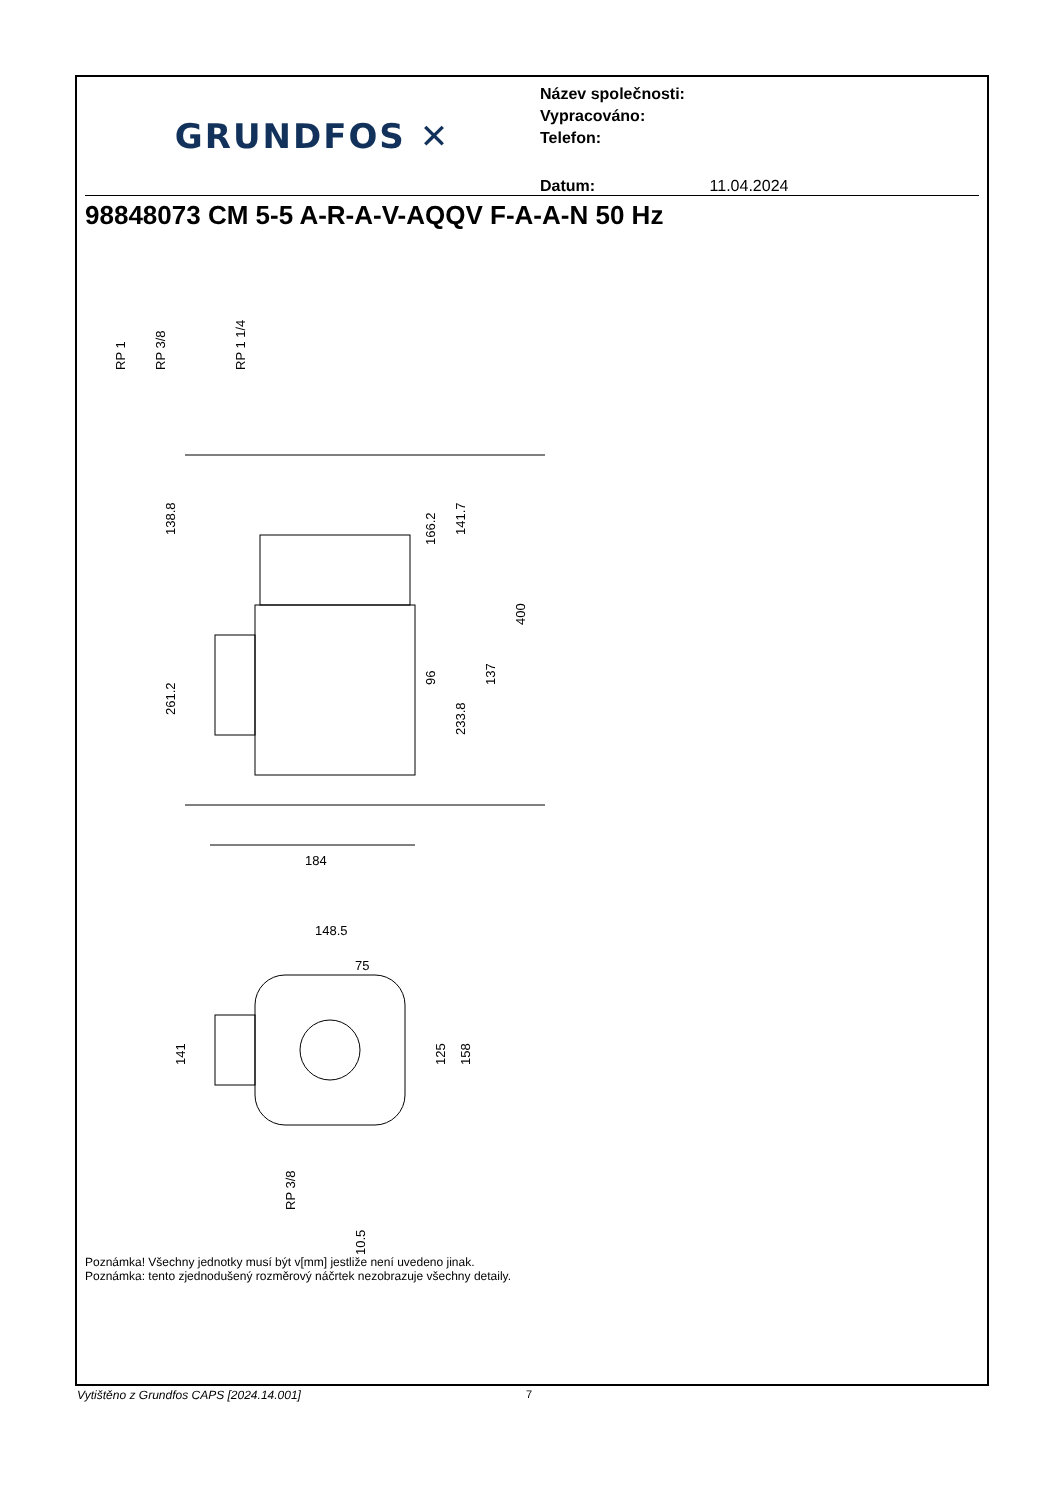GRUNDFOS ✕
Název společnosti:
Vypracováno:
Telefon:
Datum: 11.04.2024
98848073 CM 5-5 A-R-A-V-AQQV F-A-A-N 50 Hz
RP 1
RP 3/8
RP 1 1/4
138.8
261.2
166.2
141.7
96
233.8
137
400
184
148.5
75
141
125
158
RP 3/8
10.5
Poznámka! Všechny jednotky musí být v[mm] jestliže není uvedeno jinak.
Poznámka: tento zjednodušený rozměrový náčrtek nezobrazuje všechny detaily.
Vytištěno z Grundfos CAPS [2024.14.001]
7